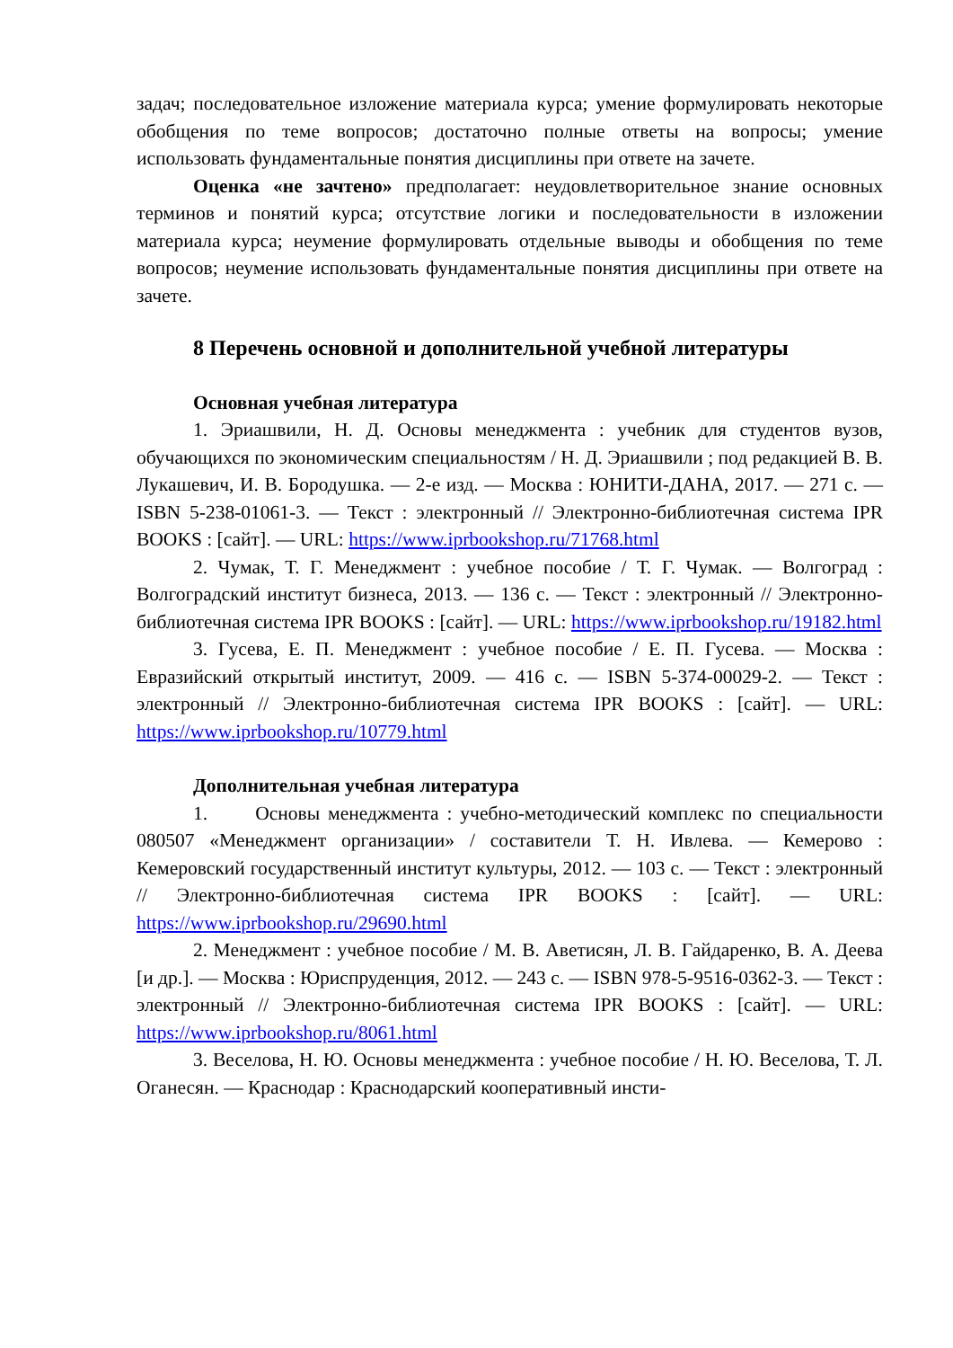задач; последовательное изложение материала курса; умение формулировать некоторые обобщения по теме вопросов; достаточно полные ответы на вопросы; умение использовать фундаментальные понятия дисциплины при ответе на зачете.
Оценка «не зачтено» предполагает: неудовлетворительное знание основных терминов и понятий курса; отсутствие логики и последовательности в изложении материала курса; неумение формулировать отдельные выводы и обобщения по теме вопросов; неумение использовать фундаментальные понятия дисциплины при ответе на зачете.
8 Перечень основной и дополнительной учебной литературы
Основная учебная литература
1. Эриашвили, Н. Д. Основы менеджмента : учебник для студентов вузов, обучающихся по экономическим специальностям / Н. Д. Эриашвили ; под редакцией В. В. Лукашевич, И. В. Бородушка. — 2-е изд. — Москва : ЮНИТИ-ДАНА, 2017. — 271 c. — ISBN 5-238-01061-3. — Текст : электронный // Электронно-библиотечная система IPR BOOKS : [сайт]. — URL: https://www.iprbookshop.ru/71768.html
2. Чумак, Т. Г. Менеджмент : учебное пособие / Т. Г. Чумак. — Волгоград : Волгоградский институт бизнеса, 2013. — 136 c. — Текст : электронный // Электронно-библиотечная система IPR BOOKS : [сайт]. — URL: https://www.iprbookshop.ru/19182.html
3. Гусева, Е. П. Менеджмент : учебное пособие / Е. П. Гусева. — Москва : Евразийский открытый институт, 2009. — 416 c. — ISBN 5-374-00029-2. — Текст : электронный // Электронно-библиотечная система IPR BOOKS : [сайт]. — URL: https://www.iprbookshop.ru/10779.html
Дополнительная учебная литература
1. Основы менеджмента : учебно-методический комплекс по специальности 080507 «Менеджмент организации» / составители Т. Н. Ивлева. — Кемерово : Кемеровский государственный институт культуры, 2012. — 103 c. — Текст : электронный // Электронно-библиотечная система IPR BOOKS : [сайт]. — URL: https://www.iprbookshop.ru/29690.html
2. Менеджмент : учебное пособие / М. В. Аветисян, Л. В. Гайдаренко, В. А. Деева [и др.]. — Москва : Юриспруденция, 2012. — 243 c. — ISBN 978-5-9516-0362-3. — Текст : электронный // Электронно-библиотечная система IPR BOOKS : [сайт]. — URL: https://www.iprbookshop.ru/8061.html
3. Веселова, Н. Ю. Основы менеджмента : учебное пособие / Н. Ю. Веселова, Т. Л. Оганесян. — Краснодар : Краснодарский кооперативный инсти-